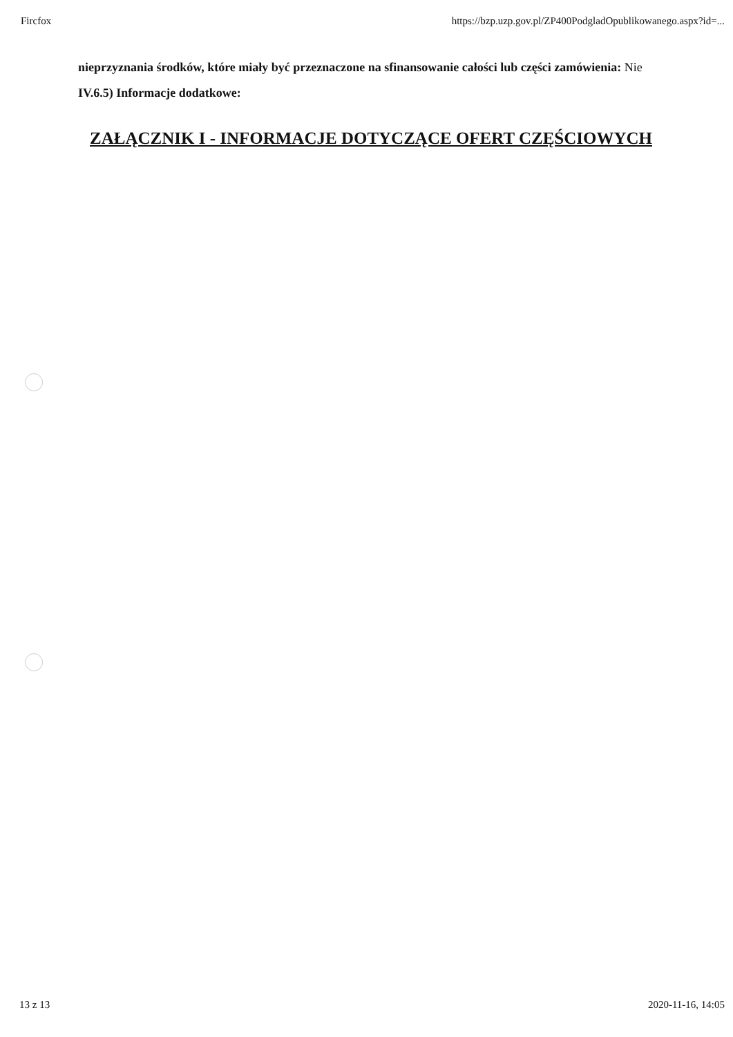Fircfox https://bzp.uzp.gov.pl/ZP400PodgladOpublikowanego.aspx?id=...
nieprzyznania środków, które miały być przeznaczone na sfinansowanie całości lub części zamówienia: Nie
IV.6.5) Informacje dodatkowe:
ZAŁĄCZNIK I - INFORMACJE DOTYCZĄCE OFERT CZĘŚCIOWYCH
13 z 13 2020-11-16, 14:05